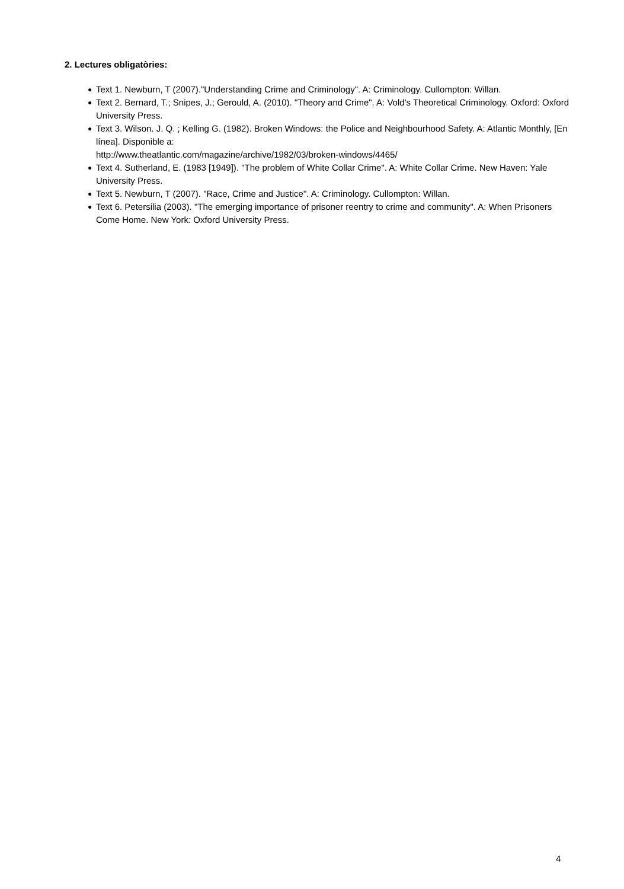2. Lectures obligatòries:
● Text 1. Newburn, T (2007)."Understanding Crime and Criminology". A: Criminology. Cullompton: Willan.
● Text 2. Bernard, T.; Snipes, J.; Gerould, A. (2010). "Theory and Crime". A: Vold's Theoretical Criminology. Oxford: Oxford University Press.
● Text 3. Wilson. J. Q. ; Kelling G. (1982). Broken Windows: the Police and Neighbourhood Safety. A: Atlantic Monthly, [En línea]. Disponible a:
http://www.theatlantic.com/magazine/archive/1982/03/broken-windows/4465/
● Text 4. Sutherland, E. (1983 [1949]). "The problem of White Collar Crime". A: White Collar Crime. New Haven: Yale University Press.
● Text 5. Newburn, T (2007). "Race, Crime and Justice". A: Criminology. Cullompton: Willan.
● Text 6. Petersilia (2003). "The emerging importance of prisoner reentry to crime and community". A: When Prisoners Come Home. New York: Oxford University Press.
4